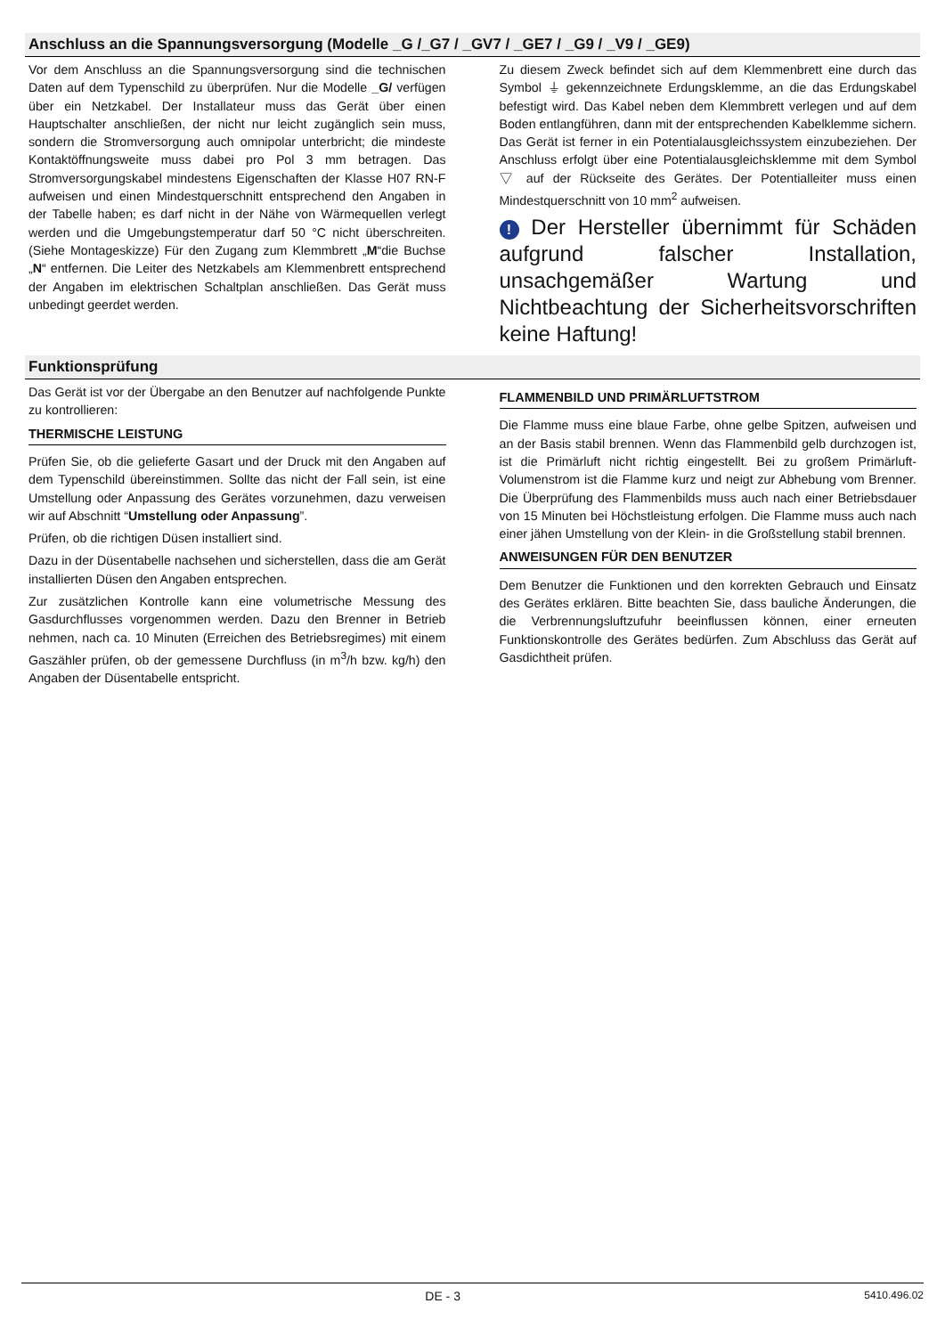Anschluss an die Spannungsversorgung (Modelle _G /_G7 / _GV7 / _GE7 / _G9 / _V9 / _GE9)
Vor dem Anschluss an die Spannungsversorgung sind die technischen Daten auf dem Typenschild zu überprüfen. Nur die Modelle _G/ verfügen über ein Netzkabel. Der Installateur muss das Gerät über einen Hauptschalter anschließen, der nicht nur leicht zugänglich sein muss, sondern die Stromversorgung auch omnipolar unterbricht; die mindeste Kontaktöffnungsweite muss dabei pro Pol 3 mm betragen. Das Stromversorgungskabel mindestens Eigenschaften der Klasse H07 RN-F aufweisen und einen Mindestquerschnitt entsprechend den Angaben in der Tabelle haben; es darf nicht in der Nähe von Wärmequellen verlegt werden und die Umgebungstemperatur darf 50 °C nicht überschreiten. (Siehe Montageskizze) Für den Zugang zum Klemmbrett „M“die Buchse „N“ entfernen. Die Leiter des Netzkabels am Klemmenbrett entsprechend der Angaben im elektrischen Schaltplan anschließen. Das Gerät muss unbedingt geerdet werden.
Zu diesem Zweck befindet sich auf dem Klemmenbrett eine durch das Symbol ⏚ gekennzeichnete Erdungsklemme, an die das Erdungskabel befestigt wird. Das Kabel neben dem Klemmbrett verlegen und auf dem Boden entlangführen, dann mit der entsprechenden Kabelklemme sichern. Das Gerät ist ferner in ein Potentialausgleichssystem einzubeziehen. Der Anschluss erfolgt über eine Potentialausgleichsklemme mit dem Symbol ▽ auf der Rückseite des Gerätes. Der Potentialleiter muss einen Mindestquerschnitt von 10 mm<sup>2</sup> aufweisen.
! Der Hersteller übernimmt für Schäden aufgrund falscher Installation, unsachgemäßer Wartung und Nichtbeachtung der Sicherheitsvorschriften keine Haftung!
Funktionsprüfung
Das Gerät ist vor der Übergabe an den Benutzer auf nachfolgende Punkte zu kontrollieren:
THERMISCHE LEISTUNG
Prüfen Sie, ob die gelieferte Gasart und der Druck mit den Angaben auf dem Typenschild übereinstimmen. Sollte das nicht der Fall sein, ist eine Umstellung oder Anpassung des Gerätes vorzunehmen, dazu verweisen wir auf Abschnitt “Umstellung oder Anpassung”.
Prüfen, ob die richtigen Düsen installiert sind.
Dazu in der Düsentabelle nachsehen und sicherstellen, dass die am Gerät installierten Düsen den Angaben entsprechen.
Zur zusätzlichen Kontrolle kann eine volumetrische Messung des Gasdurchflusses vorgenommen werden. Dazu den Brenner in Betrieb nehmen, nach ca. 10 Minuten (Erreichen des Betriebsregimes) mit einem Gaszähler prüfen, ob der gemessene Durchfluss (in m<sup>3</sup>/h bzw. kg/h) den Angaben der Düsentabelle entspricht.
FLAMMENBILD UND PRIMÄRLUFTSTROM
Die Flamme muss eine blaue Farbe, ohne gelbe Spitzen, aufweisen und an der Basis stabil brennen. Wenn das Flammenbild gelb durchzogen ist, ist die Primärluft nicht richtig eingestellt. Bei zu großem Primärluft-Volumenstrom ist die Flamme kurz und neigt zur Abhebung vom Brenner. Die Überprüfung des Flammenbilds muss auch nach einer Betriebsdauer von 15 Minuten bei Höchstleistung erfolgen. Die Flamme muss auch nach einer jähen Umstellung von der Klein- in die Großstellung stabil brennen.
ANWEISUNGEN FÜR DEN BENUTZER
Dem Benutzer die Funktionen und den korrekten Gebrauch und Einsatz des Gerätes erklären. Bitte beachten Sie, dass bauliche Änderungen, die die Verbrennungsluftzufuhr beeinflussen können, einer erneuten Funktionskontrolle des Gerätes bedürfen. Zum Abschluss das Gerät auf Gasdichtheit prüfen.
DE - 3 5410.496.02